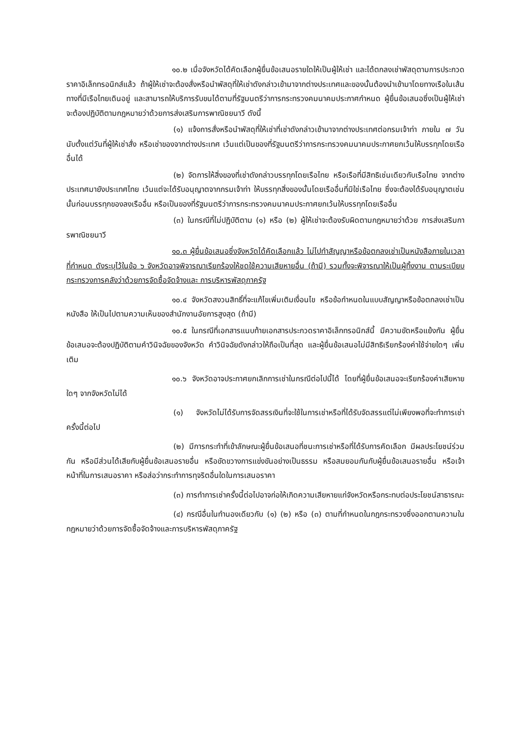๑๐.๒ เมื่อจังหวัดได้คัดเลือกผู้ยื่นข้อเสนอรายใดให้เป็นผู้ให้เช่า และได้ตกลงเช่าพัสดุตามการประกวดราคาอิเล็กทรอนิกส์แล้ว ถ้าผู้ให้เช่าจะต้องสั่งหรือนำพัสดุที่ให้เช่าดังกล่าวเข้ามาจากต่างประเทศและของนั้นต้องนำเข้ามาโดยทางเรือในเส้นทางที่มีเรือไทยเดินอยู่ และสามารถให้บริการรับขนได้ตามที่รัฐมนตรีว่าการกระทรวงคมนาคมประกาศกำหนด ผู้ยื่นข้อเสนอซึ่งเป็นผู้ให้เช่าจะต้องปฏิบัติตามกฎหมายว่าด้วยการส่งเสริมการพาณิชยนาวี ดังนี้
(๑) แจ้งการสั่งหรือนำพัสดุที่ให้เช่าที่เช่าดังกล่าวเข้ามาจากต่างประเทศต่อกรมเจ้าท่า ภายใน ๗ วัน นับตั้งแต่วันที่ผู้ให้เช่าสั่ง หรือเช่าของจากต่างประเทศ เว้นแต่เป็นของที่รัฐมนตรีว่าการกระทรวงคมนาคมประกาศยกเว้นให้บรรทุกโดยเรืออื่นได้
(๒) จัดการให้สิ่งของที่เช่าดังกล่าวบรรทุกโดยเรือไทย หรือเรือที่มีสิทธิเช่นเดียวกับเรือไทย จากต่างประเทศมายังประเทศไทย เว้นแต่จะได้รับอนุญาตจากกรมเจ้าท่า ให้บรรทุกสิ่งของนั้นโดยเรืออื่นที่มิใช่เรือไทย ซึ่งจะต้องได้รับอนุญาตเช่นนั้นก่อนบรรทุกของลงเรืออื่น หรือเป็นของที่รัฐมนตรีว่าการกระทรวงคมนาคมประกาศยกเว้นให้บรรทุกโดยเรืออื่น
(๓) ในกรณีที่ไม่ปฏิบัติตาม (๑) หรือ (๒) ผู้ให้เช่าจะต้องรับผิดตามกฎหมายว่าด้วย การส่งเสริมการพาณิชยนาวี
๑๐.๓ ผู้ยื่นข้อเสนอซึ่งจังหวัดได้คัดเลือกแล้ว ไม่ไปทำสัญญาหรือข้อตกลงเช่าเป็นหนังสือภายในเวลาที่กำหนด ดังระบุไว้ในข้อ ๖ จังหวัดอาจพิจารณาเรียกร้องให้ชดใช้ความเสียหายอื่น (ถ้ามี) รวมทั้งจะพิจารณาให้เป็นผู้ทิ้งงาน ตามระเบียบกระทรวงการคลังว่าด้วยการจัดซื้อจัดจ้างและ การบริหารพัสดุภาครัฐ
๑๐.๔ จังหวัดสงวนสิทธิ์ที่จะแก้ไขเพิ่มเติมเงื่อนไข หรือข้อกำหนดในแบบสัญญาหรือข้อตกลงเช่าเป็นหนังสือ ให้เป็นไปตามความเห็นของสำนักงานอัยการสูงสุด (ถ้ามี)
๑๐.๕ ในกรณีที่เอกสารแนบท้ายเอกสารประกวดราคาอิเล็กทรอนิกส์นี้ มีความขัดหรือแย้งกัน ผู้ยื่นข้อเสนอจะต้องปฏิบัติตามคำวินิจฉัยของจังหวัด คำวินิจฉัยดังกล่าวให้ถือเป็นที่สุด และผู้ยื่นข้อเสนอไม่มีสิทธิเรียกร้องค่าใช้จ่ายใดๆ เพิ่มเติม
๑๐.๖ จังหวัดอาจประกาศยกเลิกการเช่าในกรณีต่อไปนี้ได้ โดยที่ผู้ยื่นข้อเสนอจะเรียกร้องค่าเสียหายใดๆ จากจังหวัดไม่ได้
(๑) จังหวัดไม่ได้รับการจัดสรรเงินที่จะใช้ในการเช่าหรือที่ได้รับจัดสรรแต่ไม่เพียงพอที่จะทำการเช่าครั้งนี้ต่อไป
(๒) มีการกระทำที่เข้าลักษณะผู้ยื่นข้อเสนอที่ชนะการเช่าหรือที่ได้รับการคัดเลือก มีผลประโยชน์ร่วมกัน หรือมีส่วนได้เสียกับผู้ยื่นข้อเสนอรายอื่น หรือขัดขวางการแข่งขันอย่างเป็นธรรม หรือสมยอมกันกับผู้ยื่นข้อเสนอรายอื่น หรือเจ้าหน้าที่ในการเสนอราคา หรือส่อว่ากระทำการทุจริตอื่นใดในการเสนอราคา
(๓) การทำการเช่าครั้งนี้ต่อไปอาจก่อให้เกิดความเสียหายแก่จังหวัดหรือกระทบต่อประโยชน์สาธารณะ
(๔) กรณีอื่นในทำนองเดียวกับ (๑) (๒) หรือ (๓) ตามที่กำหนดในกฎกระทรวงซึ่งออกตามความในกฎหมายว่าด้วยการจัดซื้อจัดจ้างและการบริหารพัสดุภาครัฐ